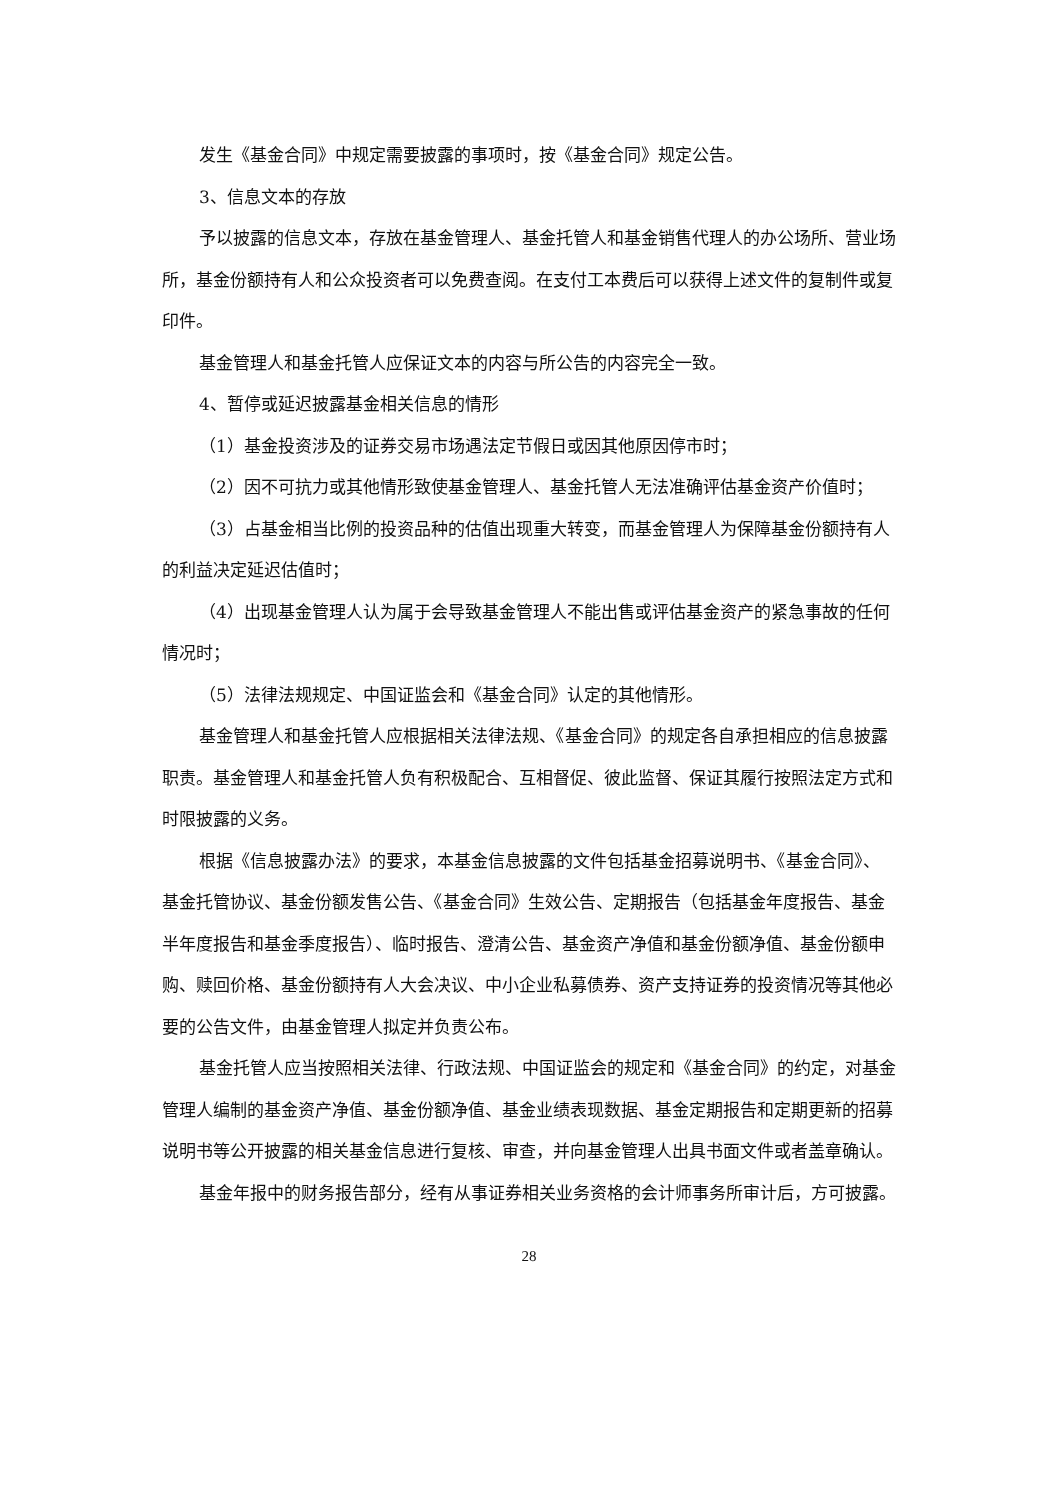发生《基金合同》中规定需要披露的事项时，按《基金合同》规定公告。
3、信息文本的存放
予以披露的信息文本，存放在基金管理人、基金托管人和基金销售代理人的办公场所、营业场所，基金份额持有人和公众投资者可以免费查阅。在支付工本费后可以获得上述文件的复制件或复印件。
基金管理人和基金托管人应保证文本的内容与所公告的内容完全一致。
4、暂停或延迟披露基金相关信息的情形
（1）基金投资涉及的证券交易市场遇法定节假日或因其他原因停市时；
（2）因不可抗力或其他情形致使基金管理人、基金托管人无法准确评估基金资产价值时；
（3）占基金相当比例的投资品种的估值出现重大转变，而基金管理人为保障基金份额持有人的利益决定延迟估值时；
（4）出现基金管理人认为属于会导致基金管理人不能出售或评估基金资产的紧急事故的任何情况时；
（5）法律法规规定、中国证监会和《基金合同》认定的其他情形。
基金管理人和基金托管人应根据相关法律法规、《基金合同》的规定各自承担相应的信息披露职责。基金管理人和基金托管人负有积极配合、互相督促、彼此监督、保证其履行按照法定方式和时限披露的义务。
根据《信息披露办法》的要求，本基金信息披露的文件包括基金招募说明书、《基金合同》、基金托管协议、基金份额发售公告、《基金合同》生效公告、定期报告（包括基金年度报告、基金半年度报告和基金季度报告）、临时报告、澄清公告、基金资产净值和基金份额净值、基金份额申购、赎回价格、基金份额持有人大会决议、中小企业私募债券、资产支持证券的投资情况等其他必要的公告文件，由基金管理人拟定并负责公布。
基金托管人应当按照相关法律、行政法规、中国证监会的规定和《基金合同》的约定，对基金管理人编制的基金资产净值、基金份额净值、基金业绩表现数据、基金定期报告和定期更新的招募说明书等公开披露的相关基金信息进行复核、审查，并向基金管理人出具书面文件或者盖章确认。
基金年报中的财务报告部分，经有从事证券相关业务资格的会计师事务所审计后，方可披露。
28